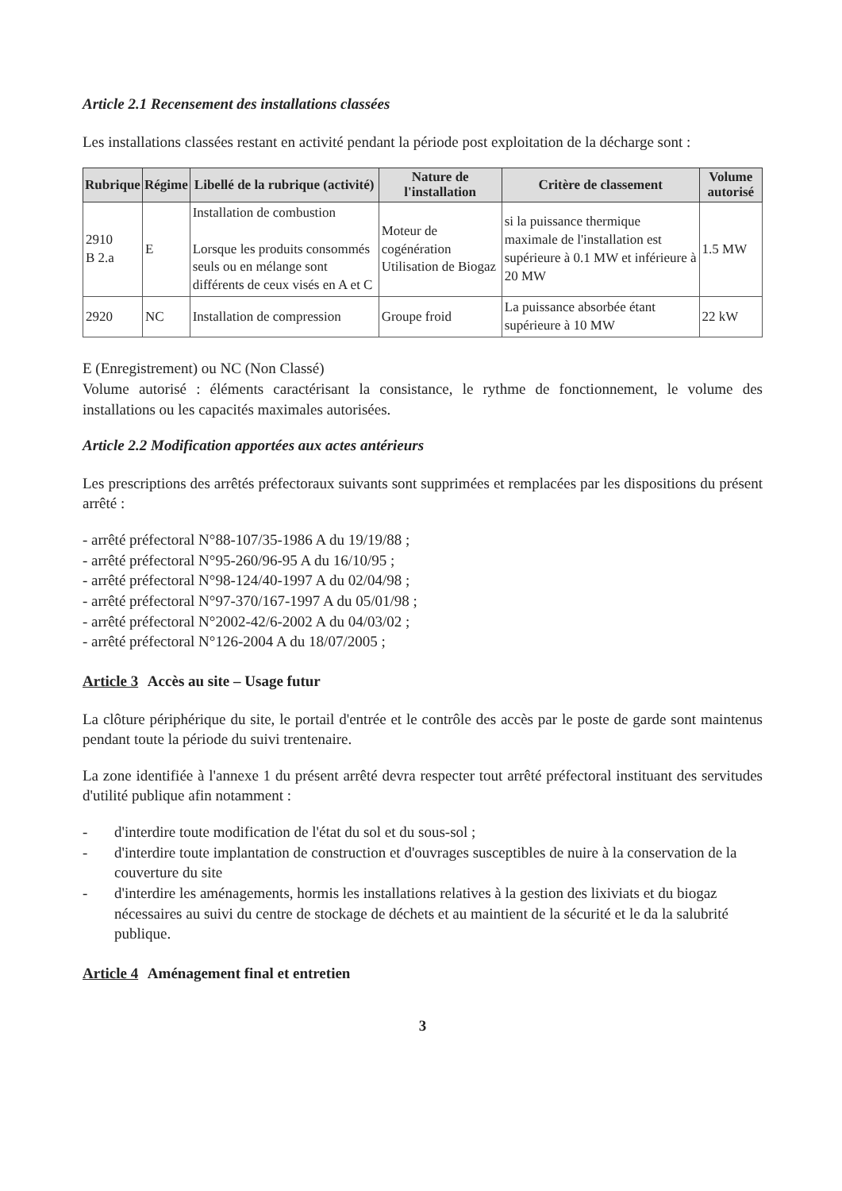Article 2.1 Recensement des installations classées
Les installations classées restant en activité pendant la période post exploitation de la décharge sont :
| Rubrique | Régime | Libellé de la rubrique (activité) | Nature de l'installation | Critère de classement | Volume autorisé |
| --- | --- | --- | --- | --- | --- |
| 2910 B 2.a | E | Installation de combustion Lorsque les produits consommés seuls ou en mélange sont différents de ceux visés en A et C | Moteur de cogénération Utilisation de Biogaz | si la puissance thermique maximale de l'installation est supérieure à 0.1 MW et inférieure à 20 MW | 1.5 MW |
| 2920 | NC | Installation de compression | Groupe froid | La puissance absorbée étant supérieure à 10 MW | 22 kW |
E (Enregistrement) ou NC (Non Classé)
Volume autorisé : éléments caractérisant la consistance, le rythme de fonctionnement, le volume des installations ou les capacités maximales autorisées.
Article 2.2 Modification apportées aux actes antérieurs
Les prescriptions des arrêtés préfectoraux suivants sont supprimées et remplacées par les dispositions du présent arrêté :
- arrêté préfectoral N°88-107/35-1986 A du 19/19/88 ;
- arrêté préfectoral N°95-260/96-95 A du 16/10/95 ;
- arrêté préfectoral N°98-124/40-1997 A du 02/04/98 ;
- arrêté préfectoral N°97-370/167-1997 A du 05/01/98 ;
- arrêté préfectoral N°2002-42/6-2002 A du 04/03/02 ;
- arrêté préfectoral N°126-2004 A du 18/07/2005 ;
Article 3 Accès au site – Usage futur
La clôture périphérique du site, le portail d'entrée et le contrôle des accès par le poste de garde sont maintenus pendant toute la période du suivi trentenaire.
La zone identifiée à l'annexe 1 du présent arrêté devra respecter tout arrêté préfectoral instituant des servitudes d'utilité publique afin notamment :
- d'interdire toute modification de l'état du sol et du sous-sol ;
- d'interdire toute implantation de construction et d'ouvrages susceptibles de nuire à la conservation de la couverture du site
- d'interdire les aménagements, hormis les installations relatives à la gestion des lixiviats et du biogaz nécessaires au suivi du centre de stockage de déchets et au maintient de la sécurité et le da la salubrité publique.
Article 4 Aménagement final et entretien
3